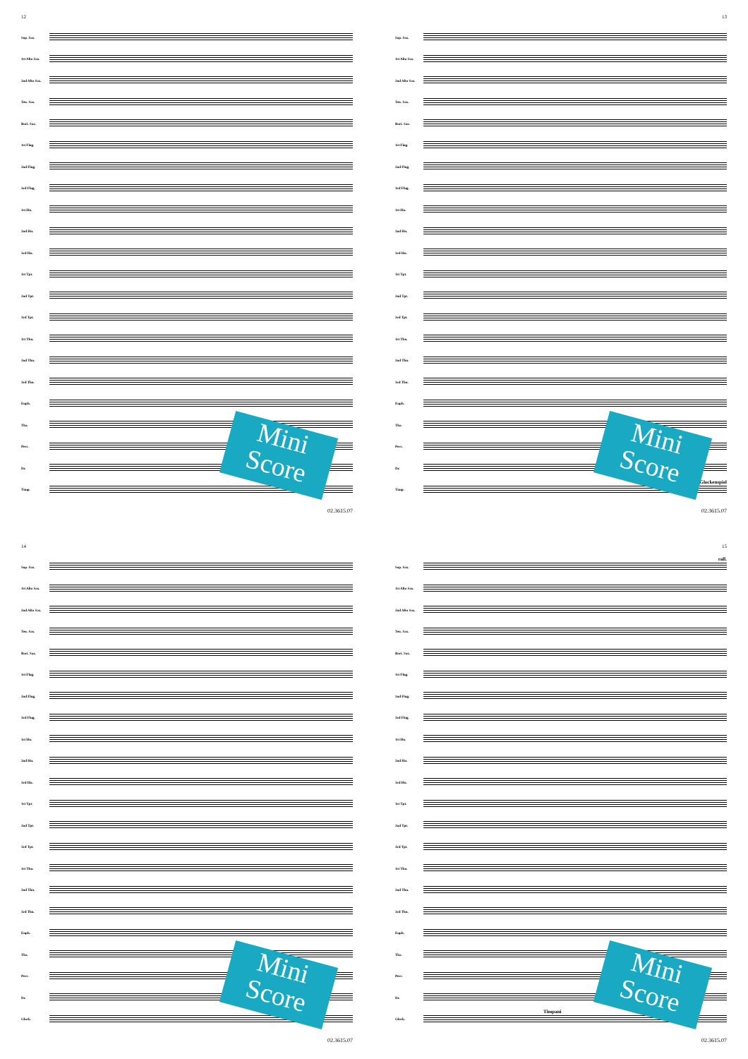12
Sop. Sax.
1st Alto Sax.
2nd Alto Sax.
Ten. Sax.
Bari. Sax.
1st Flug.
2nd Flug.
3rd Flug.
1st Hn.
2nd Hn.
3rd Hn.
1st Tpt.
2nd Tpt.
3rd Tpt.
1st Tbn.
2nd Tbn.
3rd Tbn.
Euph.
Tba.
Perc.
Dr.
Timp.
02.3615.07
Mini Score
13
Sop. Sax.
1st Alto Sax.
2nd Alto Sax.
Ten. Sax.
Bari. Sax.
1st Flug.
2nd Flug.
3rd Flug.
1st Hn.
2nd Hn.
3rd Hn.
1st Tpt.
2nd Tpt.
3rd Tpt.
1st Tbn.
2nd Tbn.
3rd Tbn.
Euph.
Tba.
Perc.
Dr.
Glockenspiel
Timp.
02.3615.07
Mini Score
14
Sop. Sax.
1st Alto Sax.
2nd Alto Sax.
Ten. Sax.
Bari. Sax.
1st Flug.
2nd Flug.
3rd Flug.
1st Hn.
2nd Hn.
3rd Hn.
1st Tpt.
2nd Tpt.
3rd Tpt.
1st Tbn.
2nd Tbn.
3rd Tbn.
Euph.
Tba.
Perc.
Dr.
Glock.
02.3615.07
Mini Score
15
rall.
Sop. Sax.
1st Alto Sax.
2nd Alto Sax.
Ten. Sax.
Bari. Sax.
1st Flug.
2nd Flug.
3rd Flug.
1st Hn.
2nd Hn.
3rd Hn.
1st Tpt.
2nd Tpt.
3rd Tpt.
1st Tbn.
2nd Tbn.
3rd Tbn.
Euph.
Tba.
Perc.
Dr.
Timpani
Glock.
02.3615.07
Mini Score